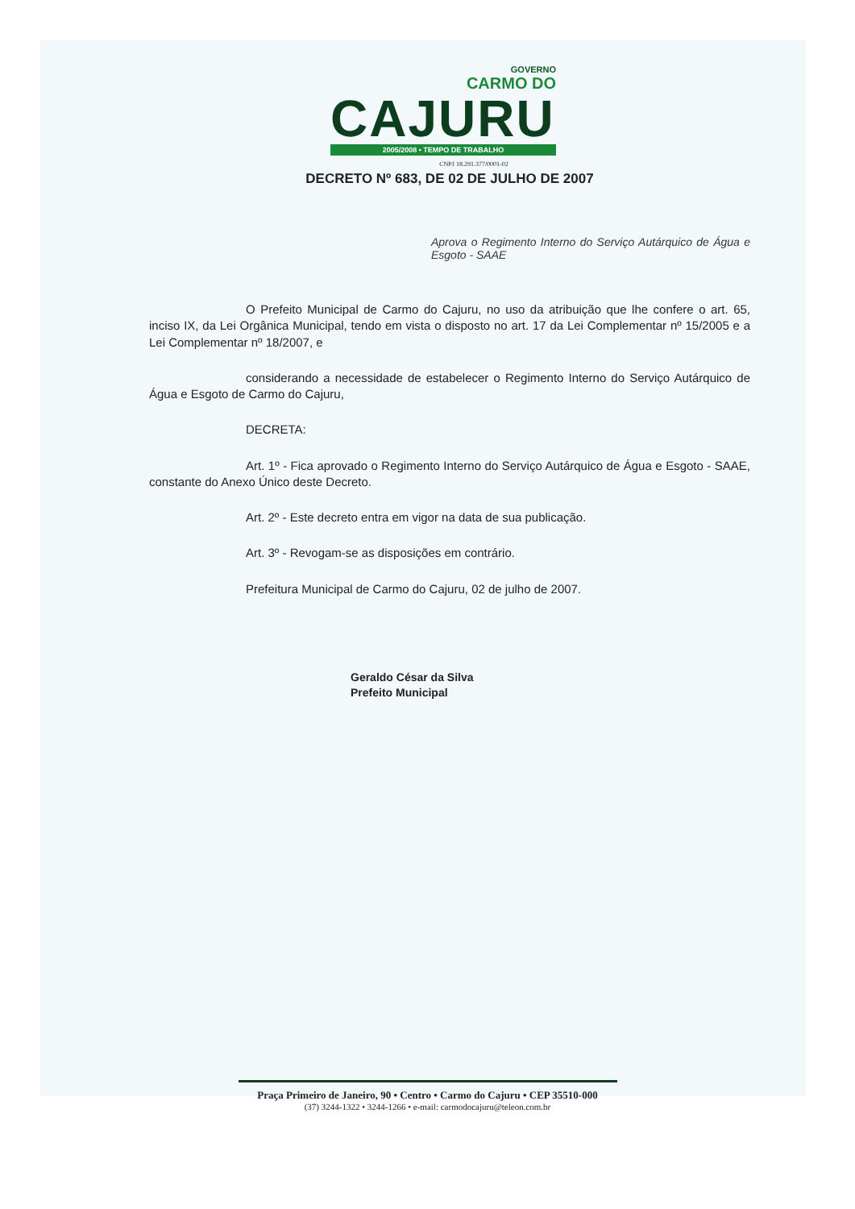GOVERNO
CARMO DO
CAJURU
2005/2008 • TEMPO DE TRABALHO
CNPJ 18.291.377/0001-02
DECRETO Nº 683, DE 02 DE JULHO DE 2007
Aprova o Regimento Interno do Serviço Autárquico de Água e Esgoto - SAAE
O Prefeito Municipal de Carmo do Cajuru, no uso da atribuição que lhe confere o art. 65, inciso IX, da Lei Orgânica Municipal, tendo em vista o disposto no art. 17 da Lei Complementar nº 15/2005 e a Lei Complementar nº 18/2007, e
considerando a necessidade de estabelecer o Regimento Interno do Serviço Autárquico de Água e Esgoto de Carmo do Cajuru,
DECRETA:
Art. 1º - Fica aprovado o Regimento Interno do Serviço Autárquico de Água e Esgoto - SAAE, constante do Anexo Único deste Decreto.
Art. 2º - Este decreto entra em vigor na data de sua publicação.
Art. 3º - Revogam-se as disposições em contrário.
Prefeitura Municipal de Carmo do Cajuru, 02 de julho de 2007.
Geraldo César da Silva
Prefeito Municipal
Praça Primeiro de Janeiro, 90 • Centro • Carmo do Cajuru • CEP 35510-000
(37) 3244-1322 • 3244-1266 • e-mail: carmodocajuru@teleon.com.br